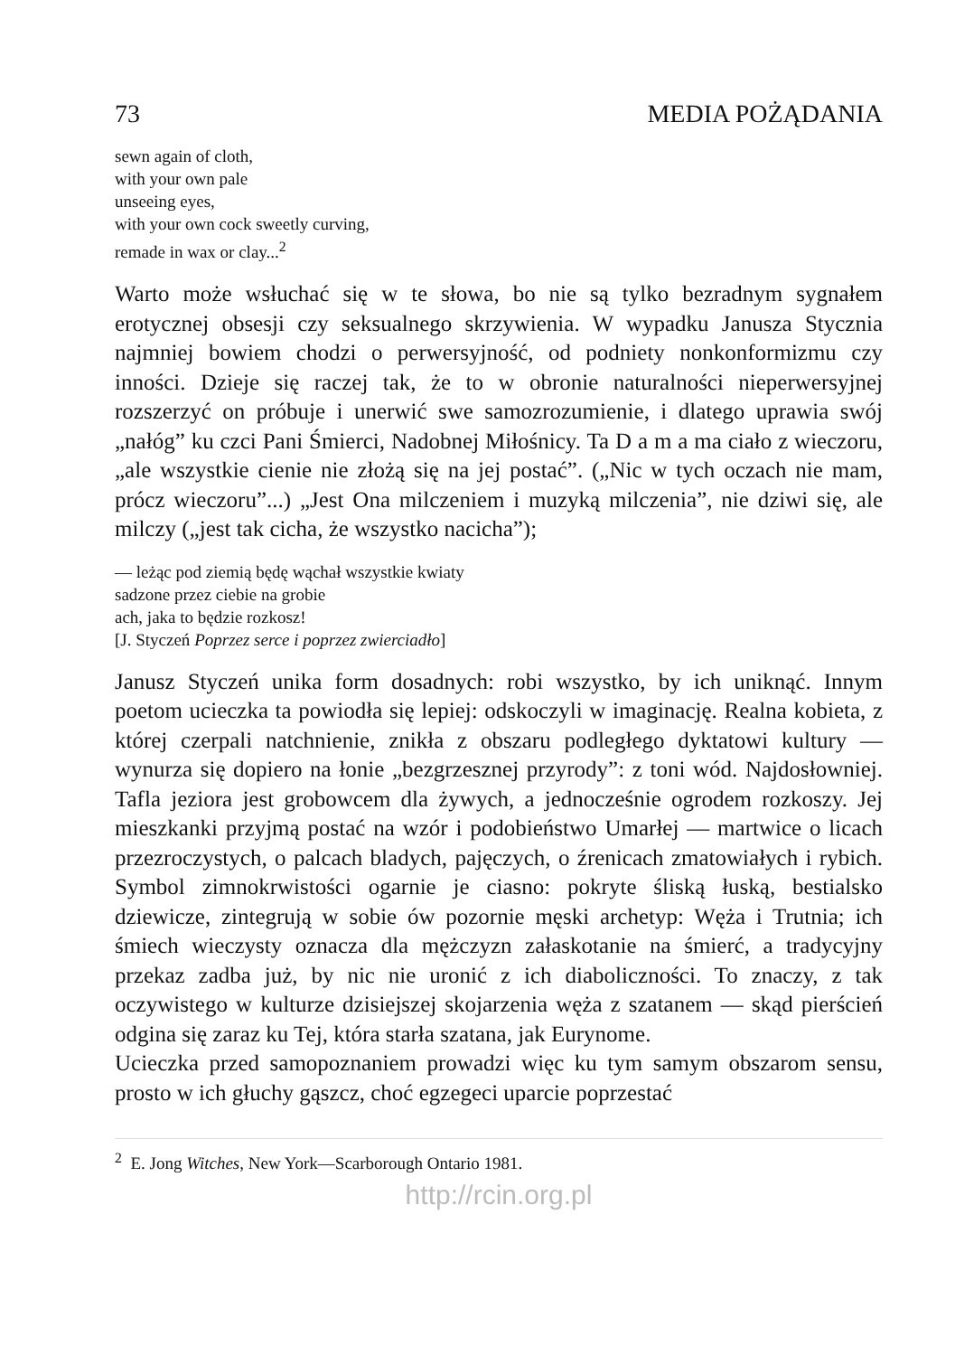73 MEDIA POŻĄDANIA
sewn again of cloth,
with your own pale
unseeing eyes,
with your own cock sweetly curving,
remade in wax or clay...<sup>2</sup>
Warto może wsłuchać się w te słowa, bo nie są tylko bezradnym sygnałem erotycznej obsesji czy seksualnego skrzywienia. W wypadku Janusza Stycznia najmniej bowiem chodzi o perwersyjność, od podniety nonkonformizmu czy inności. Dzieje się raczej tak, że to w obronie naturalności nieperwersyjnej rozszerzyć on próbuje i unerwić swe samozrozumienie, i dlatego uprawia swój „nałóg” ku czci Pani Śmierci, Nadobnej Miłośnicy. Ta D a m a ma ciało z wieczoru, „ale wszystkie cienie nie złożą się na jej postać”. („Nic w tych oczach nie mam, prócz wieczoru”...) „Jest Ona milczeniem i muzyką milczenia”, nie dziwi się, ale milczy („jest tak cicha, że wszystko nacicha”);
— leżąc pod ziemią będę wąchał wszystkie kwiaty
sadzone przez ciebie na grobie
ach, jaka to będzie rozkosz!
[J. Styczeń Poprzez serce i poprzez zwierciadło]
Janusz Styczeń unika form dosadnych: robi wszystko, by ich uniknąć. Innym poetom ucieczka ta powiodła się lepiej: odskoczyli w imaginację. Realna kobieta, z której czerpali natchnienie, znikła z obszaru podległego dyktatowi kultury — wynurza się dopiero na łonie „bezgrzesznej przyrody”: z toni wód. Najdosłowniej. Tafla jeziora jest grobowcem dla żywych, a jednocześnie ogrodem rozkoszy. Jej mieszkanki przyjmą postać na wzór i podobieństwo Umarłej — martwice o licach przezroczystych, o palcach bladych, pajęczych, o źrenicach zmatowiałych i rybich. Symbol zimnokrwistości ogarnie je ciasno: pokryte śliską łuską, bestialsko dziewicze, zintegrują w sobie ów pozornie męski archetyp: Węża i Trutnia; ich śmiech wieczysty oznacza dla mężczyzn załaskotanie na śmierć, a tradycyjny przekaz zadba już, by nic nie uronić z ich diaboliczności. To znaczy, z tak oczywistego w kulturze dzisiejszej skojarzenia węża z szatanem — skąd pierścień odgina się zaraz ku Tej, która starła szatana, jak Eurynome.
Ucieczka przed samopoznaniem prowadzi więc ku tym samym obszarom sensu, prosto w ich głuchy gąszcz, choć egzegeci uparcie poprzestać
<sup>2</sup> E. Jong Witches, New York—Scarborough Ontario 1981.
http://rcin.org.pl